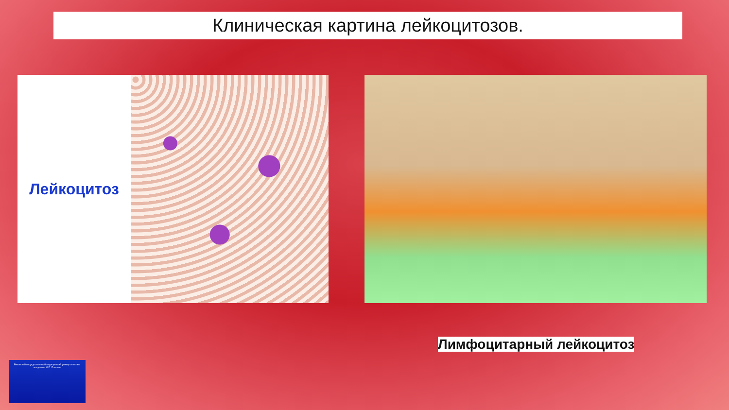Клиническая картина лейкоцитозов.
Лейкоцитоз
Лимфоцитарный лейкоцитоз
Рязанский государственный медицинский университет им. академика И.П. Павлова